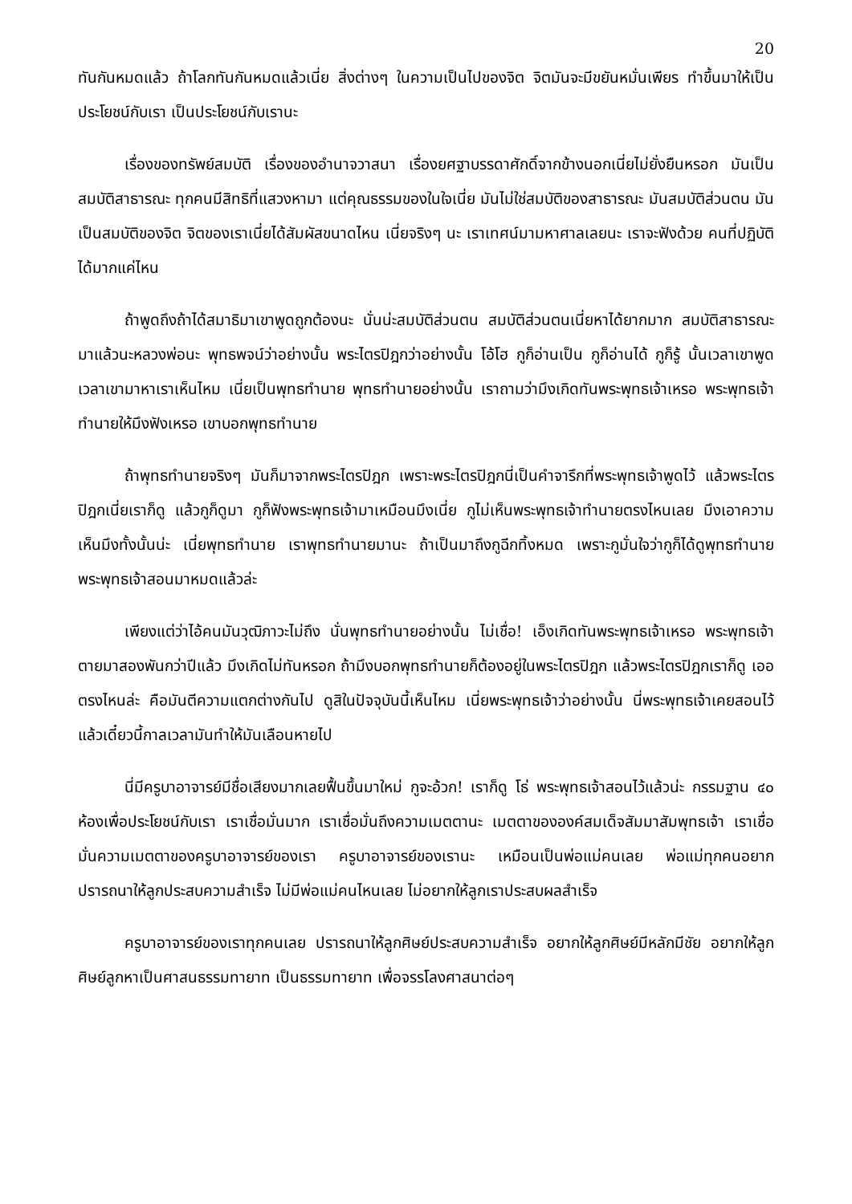20
ทันกันหมดแล้ว ถ้าโลกทันกันหมดแล้วเนี่ย สิ่งต่างๆ ในความเป็นไปของจิต จิตมันจะมีขยันหมั่นเพียร ทำขึ้นมาให้เป็นประโยชน์กับเรา เป็นประโยชน์กับเรานะ
เรื่องของทรัพย์สมบัติ เรื่องของอำนาจวาสนา เรื่องยศฐาบรรดาศักดิ์จากข้างนอกเนี่ยไม่ยั่งยืนหรอก มันเป็นสมบัติสาธารณะ ทุกคนมีสิทธิที่แสวงหามา แต่คุณธรรมของในใจเนี่ย มันไม่ใช่สมบัติของสาธารณะ มันสมบัติส่วนตน มันเป็นสมบัติของจิต จิตของเราเนี่ยได้สัมผัสขนาดไหน เนี่ยจริงๆ นะ เราเทศน์มามหาศาลเลยนะ เราจะฟังด้วย คนที่ปฏิบัติได้มากแค่ไหน
ถ้าพูดถึงถ้าได้สมาธิมาเขาพูดถูกต้องนะ นั่นน่ะสมบัติส่วนตน สมบัติส่วนตนเนี่ยหาได้ยากมาก สมบัติสาธารณะมาแล้วนะหลวงพ่อนะ พุทธพจน์ว่าอย่างนั้น พระไตรปิฎกว่าอย่างนั้น โอ้โฮ กูก็อ่านเป็น กูก็อ่านได้ กูก็รู้ นั้นเวลาเขาพูดเวลาเขามาหาเราเห็นไหม เนี่ยเป็นพุทธทำนาย พุทธทำนายอย่างนั้น เราถามว่ามึงเกิดทันพระพุทธเจ้าเหรอ พระพุทธเจ้าทำนายให้มึงฟังเหรอ เขาบอกพุทธทำนาย
ถ้าพุทธทำนายจริงๆ มันก็มาจากพระไตรปิฎก เพราะพระไตรปิฎกนี่เป็นคำจารึกที่พระพุทธเจ้าพูดไว้ แล้วพระไตรปิฎกเนี่ยเราก็ดู แล้วกูก็ดูมา กูก็ฟังพระพุทธเจ้ามาเหมือนมึงเนี่ย กูไม่เห็นพระพุทธเจ้าทำนายตรงไหนเลย มึงเอาความเห็นมึงทั้งนั้นน่ะ เนี่ยพุทธทำนาย เราพุทธทำนายมานะ ถ้าเป็นมาถึงกูฉีกทิ้งหมด เพราะกูมั่นใจว่ากูก็ได้ดูพุทธทำนาย พระพุทธเจ้าสอนมาหมดแล้วล่ะ
เพียงแต่ว่าไอ้คนมันวุฒิภาวะไม่ถึง นั่นพุทธทำนายอย่างนั้น ไม่เชื่อ! เอ็งเกิดทันพระพุทธเจ้าเหรอ พระพุทธเจ้าตายมาสองพันกว่าปีแล้ว มึงเกิดไม่ทันหรอก ถ้ามึงบอกพุทธทำนายก็ต้องอยู่ในพระไตรปิฎก แล้วพระไตรปิฎกเราก็ดู เออ ตรงไหนล่ะ คือมันตีความแตกต่างกันไป ดูสิในปัจจุบันนี้เห็นไหม เนี่ยพระพุทธเจ้าว่าอย่างนั้น นี่พระพุทธเจ้าเคยสอนไว้ แล้วเดี๋ยวนี้กาลเวลามันทำให้มันเลือนหายไป
นี่มีครูบาอาจารย์มีชื่อเสียงมากเลยฟื้นขึ้นมาใหม่ กูจะอ้วก! เราก็ดู โธ่ พระพุทธเจ้าสอนไว้แล้วน่ะ กรรมฐาน ๔๐ ห้องเพื่อประโยชน์กับเรา เราเชื่อมั่นมาก เราเชื่อมั่นถึงความเมตตานะ เมตตาขององค์สมเด็จสัมมาสัมพุทธเจ้า เราเชื่อมั่นความเมตตาของครูบาอาจารย์ของเรา ครูบาอาจารย์ของเรานะ เหมือนเป็นพ่อแม่คนเลย พ่อแม่ทุกคนอยากปรารถนาให้ลูกประสบความสำเร็จ ไม่มีพ่อแม่คนไหนเลย ไม่อยากให้ลูกเราประสบผลสำเร็จ
ครูบาอาจารย์ของเราทุกคนเลย ปรารถนาให้ลูกศิษย์ประสบความสำเร็จ อยากให้ลูกศิษย์มีหลักมีชัย อยากให้ลูกศิษย์ลูกหาเป็นศาสนธรรมทายาท เป็นธรรมทายาท เพื่อจรรโลงศาสนาต่อๆ